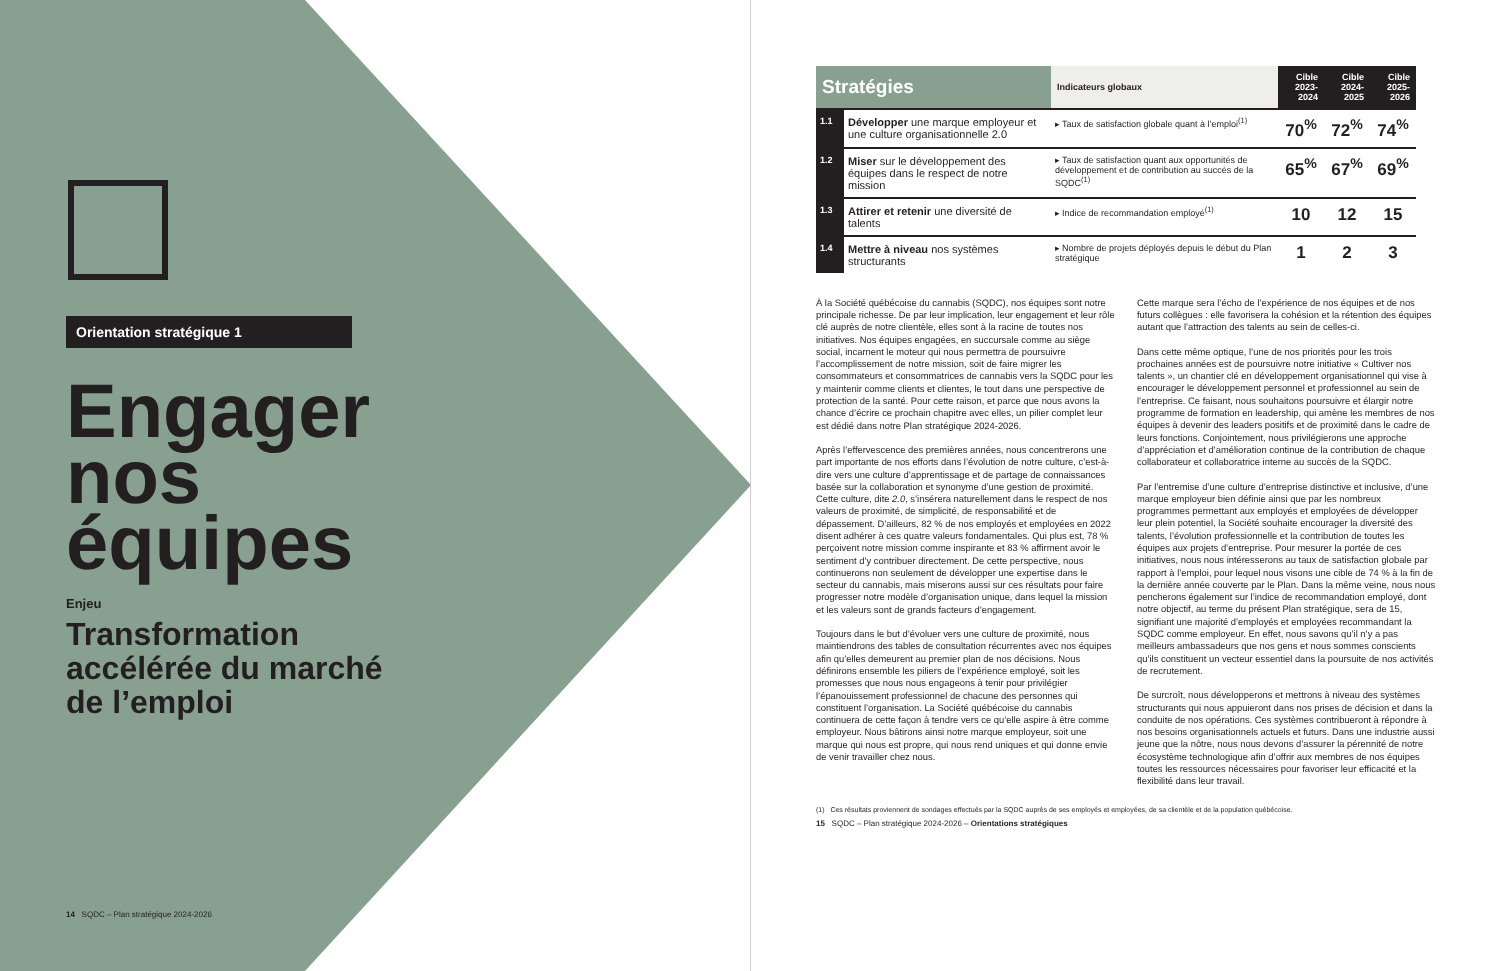Orientation stratégique 1
Engager nos équipes
Enjeu
Transformation accélérée du marché de l’emploi
14 SQDC – Plan stratégique 2024-2026
| Stratégies | | Indicateurs globaux | Cible 2023-2024 | Cible 2024-2025 | Cible 2025-2026 |
| --- | --- | --- | --- | --- | --- |
| 1.1 | Développer une marque employeur et une culture organisationnelle 2.0 | ▸ Taux de satisfaction globale quant à l’emploi<sup>(1)</sup> | 70<sup>%</sup> | 72<sup>%</sup> | 74<sup>%</sup> |
| 1.2 | Miser sur le développement des équipes dans le respect de notre mission | ▸ Taux de satisfaction quant aux opportunités de développement et de contribution au succès de la SQDC<sup>(1)</sup> | 65<sup>%</sup> | 67<sup>%</sup> | 69<sup>%</sup> |
| 1.3 | Attirer et retenir une diversité de talents | ▸ Indice de recommandation employé<sup>(1)</sup> | 10 | 12 | 15 |
| 1.4 | Mettre à niveau nos systèmes structurants | ▸ Nombre de projets déployés depuis le début du Plan stratégique | 1 | 2 | 3 |
À la Société québécoise du cannabis (SQDC), nos équipes sont notre principale richesse. De par leur implication, leur engagement et leur rôle clé auprès de notre clientèle, elles sont à la racine de toutes nos initiatives. Nos équipes engagées, en succursale comme au siège social, incarnent le moteur qui nous permettra de poursuivre l’accomplissement de notre mission, soit de faire migrer les consommateurs et consommatrices de cannabis vers la SQDC pour les y maintenir comme clients et clientes, le tout dans une perspective de protection de la santé. Pour cette raison, et parce que nous avons la chance d’écrire ce prochain chapitre avec elles, un pilier complet leur est dédié dans notre Plan stratégique 2024-2026.
Après l’effervescence des premières années, nous concentrerons une part importante de nos efforts dans l’évolution de notre culture, c’est-à-dire vers une culture d’apprentissage et de partage de connaissances basée sur la collaboration et synonyme d’une gestion de proximité. Cette culture, dite 2.0, s’insérera naturellement dans le respect de nos valeurs de proximité, de simplicité, de responsabilité et de dépassement. D’ailleurs, 82 % de nos employés et employées en 2022 disent adhérer à ces quatre valeurs fondamentales. Qui plus est, 78 % perçoivent notre mission comme inspirante et 83 % affirment avoir le sentiment d’y contribuer directement. De cette perspective, nous continuerons non seulement de développer une expertise dans le secteur du cannabis, mais miserons aussi sur ces résultats pour faire progresser notre modèle d’organisation unique, dans lequel la mission et les valeurs sont de grands facteurs d’engagement.
Toujours dans le but d’évoluer vers une culture de proximité, nous maintiendrons des tables de consultation récurrentes avec nos équipes afin qu’elles demeurent au premier plan de nos décisions. Nous définirons ensemble les piliers de l’expérience employé, soit les promesses que nous nous engageons à tenir pour privilégier l’épanouissement professionnel de chacune des personnes qui constituent l’organisation. La Société québécoise du cannabis continuera de cette façon à tendre vers ce qu’elle aspire à être comme employeur. Nous bâtirons ainsi notre marque employeur, soit une marque qui nous est propre, qui nous rend uniques et qui donne envie de venir travailler chez nous.
Cette marque sera l’écho de l’expérience de nos équipes et de nos futurs collègues : elle favorisera la cohésion et la rétention des équipes autant que l’attraction des talents au sein de celles-ci.
Dans cette même optique, l’une de nos priorités pour les trois prochaines années est de poursuivre notre initiative « Cultiver nos talents », un chantier clé en développement organisationnel qui vise à encourager le développement personnel et professionnel au sein de l’entreprise. Ce faisant, nous souhaitons poursuivre et élargir notre programme de formation en leadership, qui amène les membres de nos équipes à devenir des leaders positifs et de proximité dans le cadre de leurs fonctions. Conjointement, nous privilégierons une approche d’appréciation et d’amélioration continue de la contribution de chaque collaborateur et collaboratrice interne au succès de la SQDC.
Par l’entremise d’une culture d’entreprise distinctive et inclusive, d’une marque employeur bien définie ainsi que par les nombreux programmes permettant aux employés et employées de développer leur plein potentiel, la Société souhaite encourager la diversité des talents, l’évolution professionnelle et la contribution de toutes les équipes aux projets d’entreprise. Pour mesurer la portée de ces initiatives, nous nous intéresserons au taux de satisfaction globale par rapport à l’emploi, pour lequel nous visons une cible de 74 % à la fin de la dernière année couverte par le Plan. Dans la même veine, nous nous pencherons également sur l’indice de recommandation employé, dont notre objectif, au terme du présent Plan stratégique, sera de 15, signifiant une majorité d’employés et employées recommandant la SQDC comme employeur. En effet, nous savons qu’il n’y a pas meilleurs ambassadeurs que nos gens et nous sommes conscients qu’ils constituent un vecteur essentiel dans la poursuite de nos activités de recrutement.
De surcroît, nous développerons et mettrons à niveau des systèmes structurants qui nous appuieront dans nos prises de décision et dans la conduite de nos opérations. Ces systèmes contribueront à répondre à nos besoins organisationnels actuels et futurs. Dans une industrie aussi jeune que la nôtre, nous nous devons d’assurer la pérennité de notre écosystème technologique afin d’offrir aux membres de nos équipes toutes les ressources nécessaires pour favoriser leur efficacité et la flexibilité dans leur travail.
(1) Ces résultats proviennent de sondages effectués par la SQDC auprès de ses employés et employées, de sa clientèle et de la population québécoise.
15 SQDC – Plan stratégique 2024-2026 – Orientations stratégiques